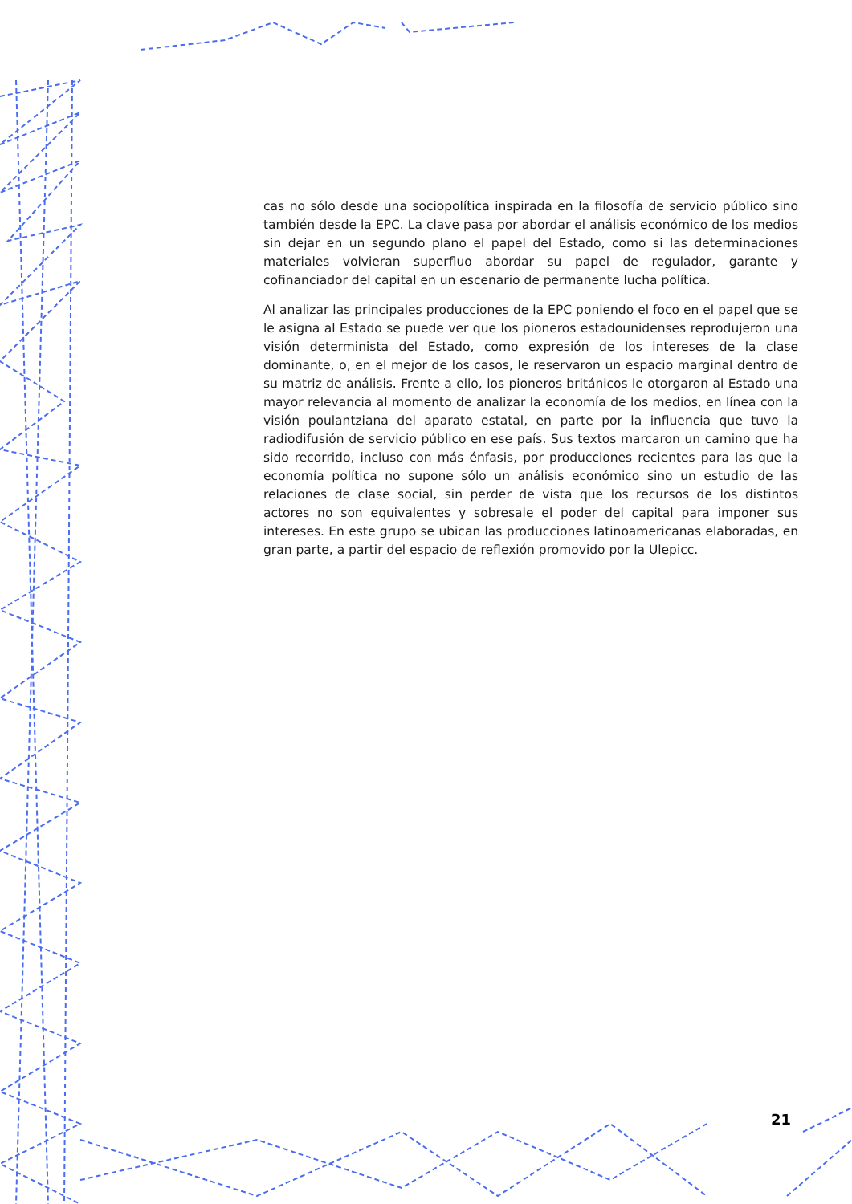cas no sólo desde una sociopolítica inspirada en la filosofía de servicio público sino también desde la EPC. La clave pasa por abordar el análisis económico de los medios sin dejar en un segundo plano el papel del Estado, como si las determinaciones materiales volvieran superfluo abordar su papel de regulador, garante y cofinanciador del capital en un escenario de permanente lucha política.
Al analizar las principales producciones de la EPC poniendo el foco en el papel que se le asigna al Estado se puede ver que los pioneros estadounidenses reprodujeron una visión determinista del Estado, como expresión de los intereses de la clase dominante, o, en el mejor de los casos, le reservaron un espacio marginal dentro de su matriz de análisis. Frente a ello, los pioneros británicos le otorgaron al Estado una mayor relevancia al momento de analizar la economía de los medios, en línea con la visión poulantziana del aparato estatal, en parte por la influencia que tuvo la radiodifusión de servicio público en ese país. Sus textos marcaron un camino que ha sido recorrido, incluso con más énfasis, por producciones recientes para las que la economía política no supone sólo un análisis económico sino un estudio de las relaciones de clase social, sin perder de vista que los recursos de los distintos actores no son equivalentes y sobresale el poder del capital para imponer sus intereses. En este grupo se ubican las producciones latinoamericanas elaboradas, en gran parte, a partir del espacio de reflexión promovido por la Ulepicc.
21